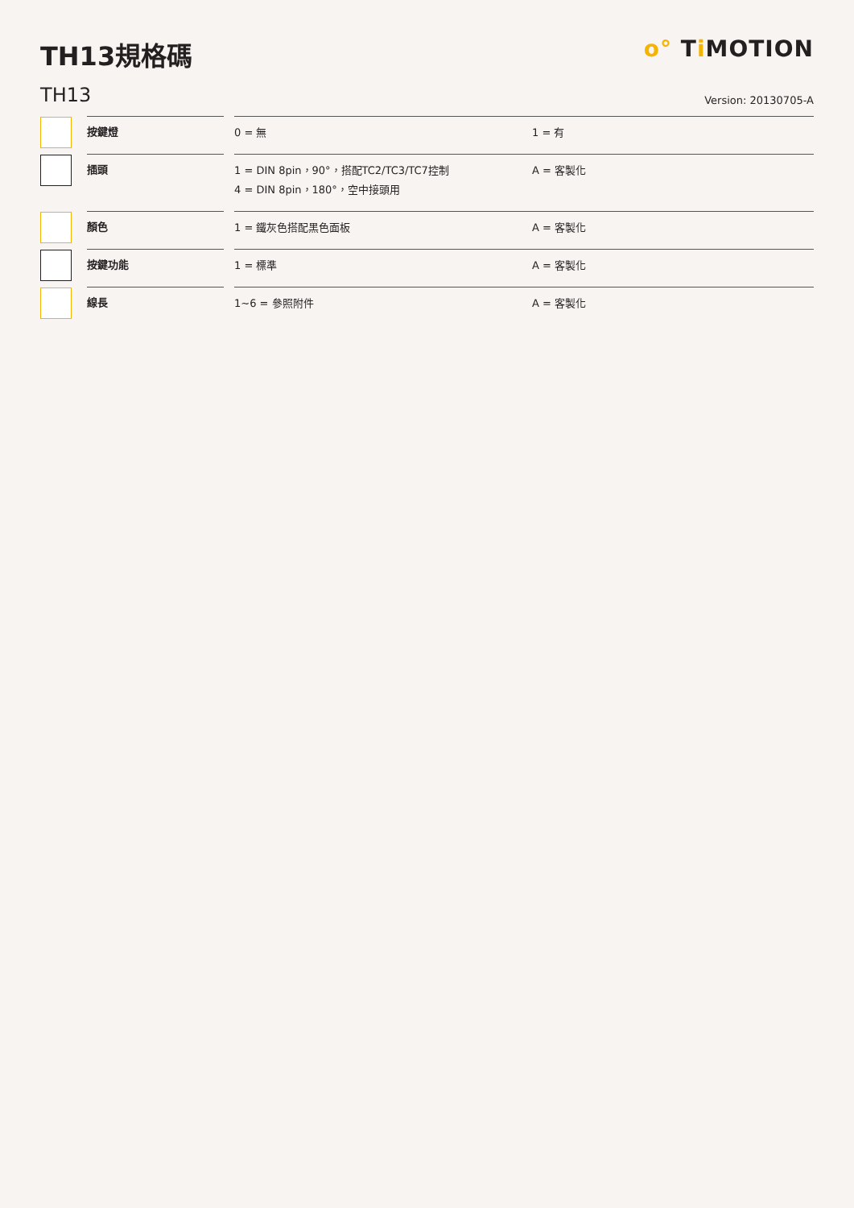TH13規格碼 o° Ti MOTION
TH13
Version: 20130705-A
| | 按鍵燈 | | 0 = 無 | 1 = 有 |
| | 插頭 | | 1 = DIN 8pin，90°，搭配TC2/TC3/TC7控制 4 = DIN 8pin，180°，空中接頭用 | A = 客製化 |
| | 顏色 | | 1 = 鐵灰色搭配黑色面板 | A = 客製化 |
| | 按鍵功能 | | 1 = 標準 | A = 客製化 |
| | 線長 | | 1~6 = 參照附件 | A = 客製化 |